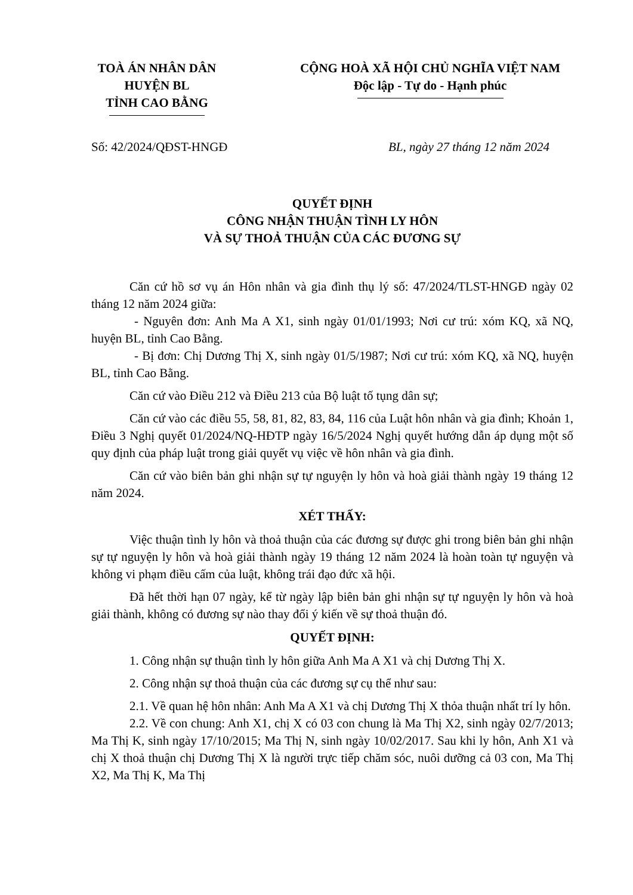TOÀ ÁN NHÂN DÂN
HUYỆN BL
TỈNH CAO BẰNG
CỘNG HOÀ XÃ HỘI CHỦ NGHĨA VIỆT NAM
Độc lập - Tự do - Hạnh phúc
Số: 42/2024/QĐST-HNGĐ BL, ngày 27 tháng 12 năm 2024
QUYẾT ĐỊNH
CÔNG NHẬN THUẬN TÌNH LY HÔN
VÀ SỰ THOẢ THUẬN CỦA CÁC ĐƯƠNG SỰ
Căn cứ hồ sơ vụ án Hôn nhân và gia đình thụ lý số: 47/2024/TLST-HNGĐ ngày 02 tháng 12 năm 2024 giữa:
- Nguyên đơn: Anh Ma A X1, sinh ngày 01/01/1993; Nơi cư trú: xóm KQ, xã NQ, huyện BL, tỉnh Cao Bằng.
- Bị đơn: Chị Dương Thị X, sinh ngày 01/5/1987; Nơi cư trú: xóm KQ, xã NQ, huyện BL, tỉnh Cao Bằng.
Căn cứ vào Điều 212 và Điều 213 của Bộ luật tố tụng dân sự;
Căn cứ vào các điều 55, 58, 81, 82, 83, 84, 116 của Luật hôn nhân và gia đình; Khoản 1, Điều 3 Nghị quyết 01/2024/NQ-HĐTP ngày 16/5/2024 Nghị quyết hướng dẫn áp dụng một số quy định của pháp luật trong giải quyết vụ việc về hôn nhân và gia đình.
Căn cứ vào biên bản ghi nhận sự tự nguyện ly hôn và hoà giải thành ngày 19 tháng 12 năm 2024.
XÉT THẤY:
Việc thuận tình ly hôn và thoả thuận của các đương sự được ghi trong biên bản ghi nhận sự tự nguyện ly hôn và hoà giải thành ngày 19 tháng 12 năm 2024 là hoàn toàn tự nguyện và không vi phạm điều cấm của luật, không trái đạo đức xã hội.
Đã hết thời hạn 07 ngày, kể từ ngày lập biên bản ghi nhận sự tự nguyện ly hôn và hoà giải thành, không có đương sự nào thay đổi ý kiến về sự thoả thuận đó.
QUYẾT ĐỊNH:
1. Công nhận sự thuận tình ly hôn giữa Anh Ma A X1 và chị Dương Thị X.
2. Công nhận sự thoả thuận của các đương sự cụ thể như sau:
2.1. Về quan hệ hôn nhân: Anh Ma A X1 và chị Dương Thị X thỏa thuận nhất trí ly hôn.
2.2. Về con chung: Anh X1, chị X có 03 con chung là Ma Thị X2, sinh ngày 02/7/2013; Ma Thị K, sinh ngày 17/10/2015; Ma Thị N, sinh ngày 10/02/2017. Sau khi ly hôn, Anh X1 và chị X thoả thuận chị Dương Thị X là người trực tiếp chăm sóc, nuôi dưỡng cả 03 con, Ma Thị X2, Ma Thị K, Ma Thị